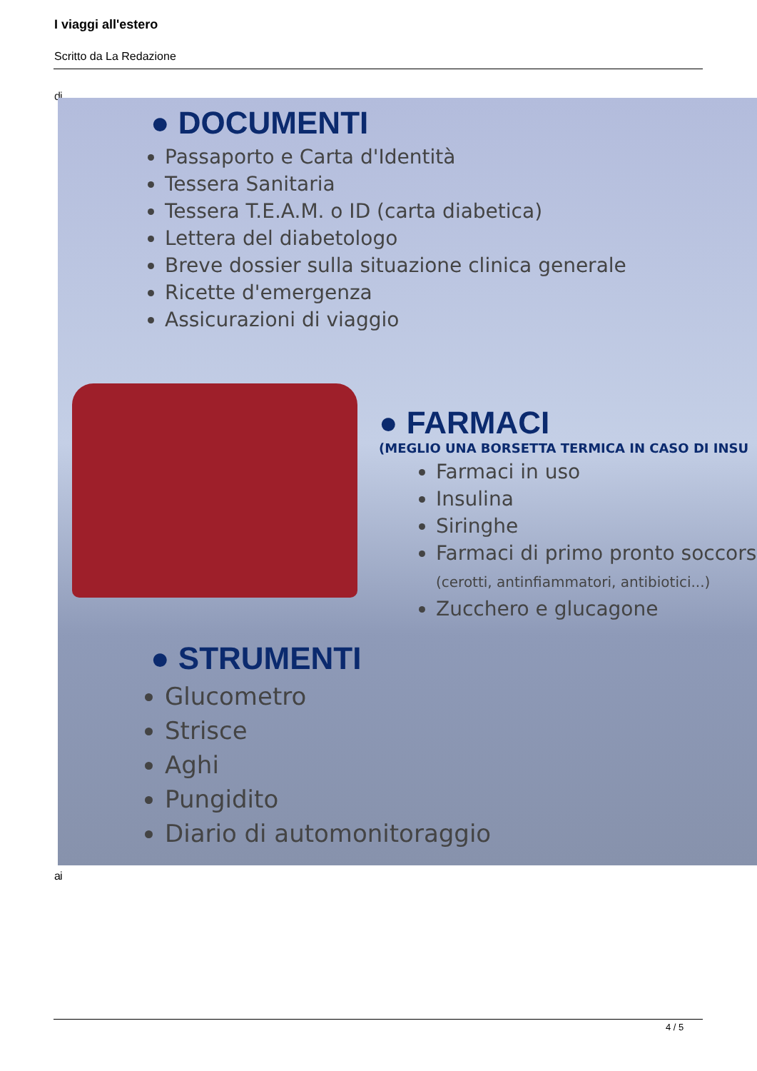I viaggi all'estero
Scritto da La Redazione
di
● DOCUMENTI
Passaporto e Carta d'Identità
Tessera Sanitaria
Tessera T.E.A.M. o ID (carta diabetica)
Lettera del diabetologo
Breve dossier sulla situazione clinica generale
Ricette d'emergenza
Assicurazioni di viaggio
● FARMACI
(MEGLIO UNA BORSETTA TERMICA IN CASO DI INSU
Farmaci in uso
Insulina
Siringhe
Farmaci di primo pronto soccors (cerotti, antinfiammatori, antibiotici...)
Zucchero e glucagone
● STRUMENTI
Glucometro
Strisce
Aghi
Pungidito
Diario di automonitoraggio
ai
4 / 5